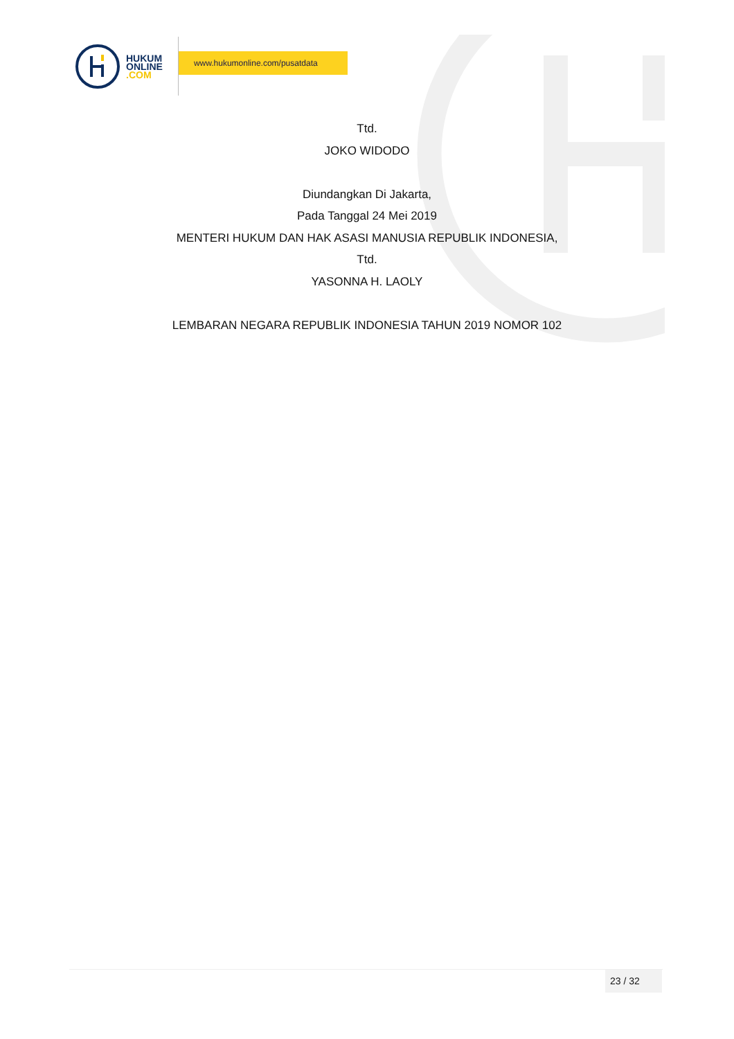HUKUM
ONLINE
.COM
www.hukumonline.com/pusatdata
Ttd.
JOKO WIDODO
Diundangkan Di Jakarta,
Pada Tanggal 24 Mei 2019
MENTERI HUKUM DAN HAK ASASI MANUSIA REPUBLIK INDONESIA,
Ttd.
YASONNA H. LAOLY
LEMBARAN NEGARA REPUBLIK INDONESIA TAHUN 2019 NOMOR 102
23 / 32